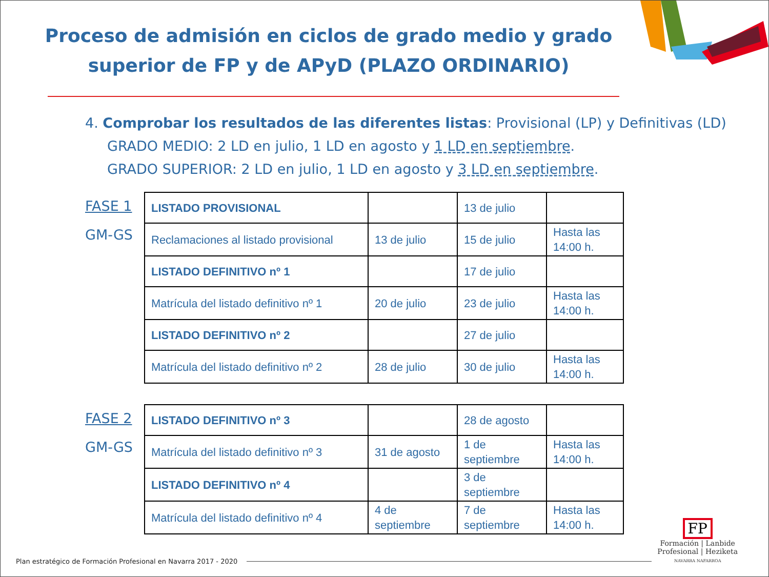Proceso de admisión en ciclos de grado medio y grado superior de FP y de APyD (PLAZO ORDINARIO)
4. Comprobar los resultados de las diferentes listas: Provisional (LP) y Definitivas (LD)
GRADO MEDIO: 2 LD en julio, 1 LD en agosto y 1 LD en septiembre.
GRADO SUPERIOR: 2 LD en julio, 1 LD en agosto y 3 LD en septiembre.
FASE 1
GM-GS
| LISTADO PROVISIONAL | | 13 de julio | |
| Reclamaciones al listado provisional | 13 de julio | 15 de julio | Hasta las 14:00 h. |
| LISTADO DEFINITIVO nº 1 | | 17 de julio | |
| Matrícula del listado definitivo nº 1 | 20 de julio | 23 de julio | Hasta las 14:00 h. |
| LISTADO DEFINITIVO nº 2 | | 27 de julio | |
| Matrícula del listado definitivo nº 2 | 28 de julio | 30 de julio | Hasta las 14:00 h. |
FASE 2
GM-GS
| LISTADO DEFINITIVO nº 3 | | 28 de agosto | |
| Matrícula del listado definitivo nº 3 | 31 de agosto | 1 de septiembre | Hasta las 14:00 h. |
| LISTADO DEFINITIVO nº 4 | | 3 de septiembre | |
| Matrícula del listado definitivo nº 4 | 4 de septiembre | 7 de septiembre | Hasta las 14:00 h. |
Plan estratégico de Formación Profesional en Navarra 2017 - 2020
FP
Formación | Lanbide
Profesional | Heziketa
NAVARRA NAFARROA